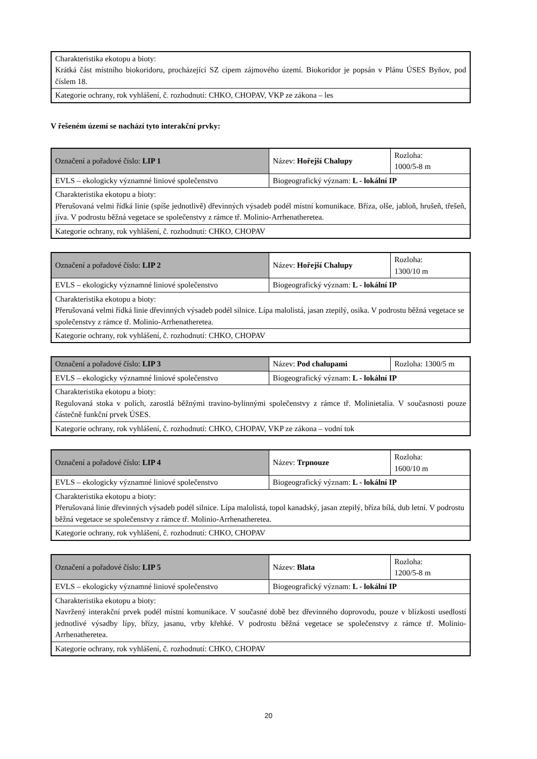| Charakteristika ekotopu a bioty: Krátká část místního biokoridoru, procházející SZ cípem zájmového území. Biokoridor je popsán v Plánu ÚSES Byňov, pod číslem 18. |
| Kategorie ochrany, rok vyhlášení, č. rozhodnutí: CHKO, CHOPAV, VKP ze zákona – les |
V řešeném území se nachází tyto interakční prvky:
| Označení a pořadové číslo: LIP 1 | Název: Hořejší Chalupy | Rozloha: 1000/5-8 m |
| EVLS – ekologicky významné liniové společenstvo | Biogeografický význam: L - lokální IP | |
| Charakteristika ekotopu a bioty: Přerušovaná velmi řídká linie (spíše jednotlivě) dřevinných výsadeb podél místní komunikace. Bříza, olše, jabloň, hrušeň, třešeň, jíva. V podrostu běžná vegetace se společenstvy z rámce tř. Molinio-Arrhenatheretea. | | |
| Kategorie ochrany, rok vyhlášení, č. rozhodnutí: CHKO, CHOPAV | | |
| Označení a pořadové číslo: LIP 2 | Název: Hořejší Chalupy | Rozloha: 1300/10 m |
| EVLS – ekologicky významné liniové společenstvo | Biogeografický význam: L - lokální IP | |
| Charakteristika ekotopu a bioty: Přerušovaná velmi řídká linie dřevinných výsadeb podél silnice. Lípa malolistá, jasan ztepilý, osika. V podrostu běžná vegetace se společenstvy z rámce tř. Molinio-Arrhenatheretea. | | |
| Kategorie ochrany, rok vyhlášení, č. rozhodnutí: CHKO, CHOPAV | | |
| Označení a pořadové číslo: LIP 3 | Název: Pod chalupami | Rozloha: 1300/5 m |
| EVLS – ekologicky významné liniové společenstvo | Biogeografický význam: L - lokální IP | |
| Charakteristika ekotopu a bioty: Regulovaná stoka v polích, zarostlá běžnými travino-bylinnými společenstvy z rámce tř. Molinietalia. V současnosti pouze částečně funkční prvek ÚSES. | | |
| Kategorie ochrany, rok vyhlášení, č. rozhodnutí: CHKO, CHOPAV, VKP ze zákona – vodní tok | | |
| Označení a pořadové číslo: LIP 4 | Název: Trpnouze | Rozloha: 1600/10 m |
| EVLS – ekologicky významné liniové společenstvo | Biogeografický význam: L - lokální IP | |
| Charakteristika ekotopu a bioty: Přerušovaná linie dřevinných výsadeb podél silnice. Lípa malolistá, topol kanadský, jasan ztepilý, bříza bílá, dub letní. V podrostu běžná vegetace se společenstvy z rámce tř. Molinio-Arrhenatheretea. | | |
| Kategorie ochrany, rok vyhlášení, č. rozhodnutí: CHKO, CHOPAV | | |
| Označení a pořadové číslo: LIP 5 | Název: Blata | Rozloha: 1200/5-8 m |
| EVLS – ekologicky významné liniové společenstvo | Biogeografický význam: L - lokální IP | |
| Charakteristika ekotopu a bioty: Navržený interakční prvek podél místní komunikace. V současné době bez dřevinného doprovodu, pouze v blízkosti usedlostí jednotlivé výsadby lípy, břízy, jasanu, vrby křehké. V podrostu běžná vegetace se společenstvy z rámce tř. Molinio-Arrhenatheretea. | | |
| Kategorie ochrany, rok vyhlášení, č. rozhodnutí: CHKO, CHOPAV | | |
20